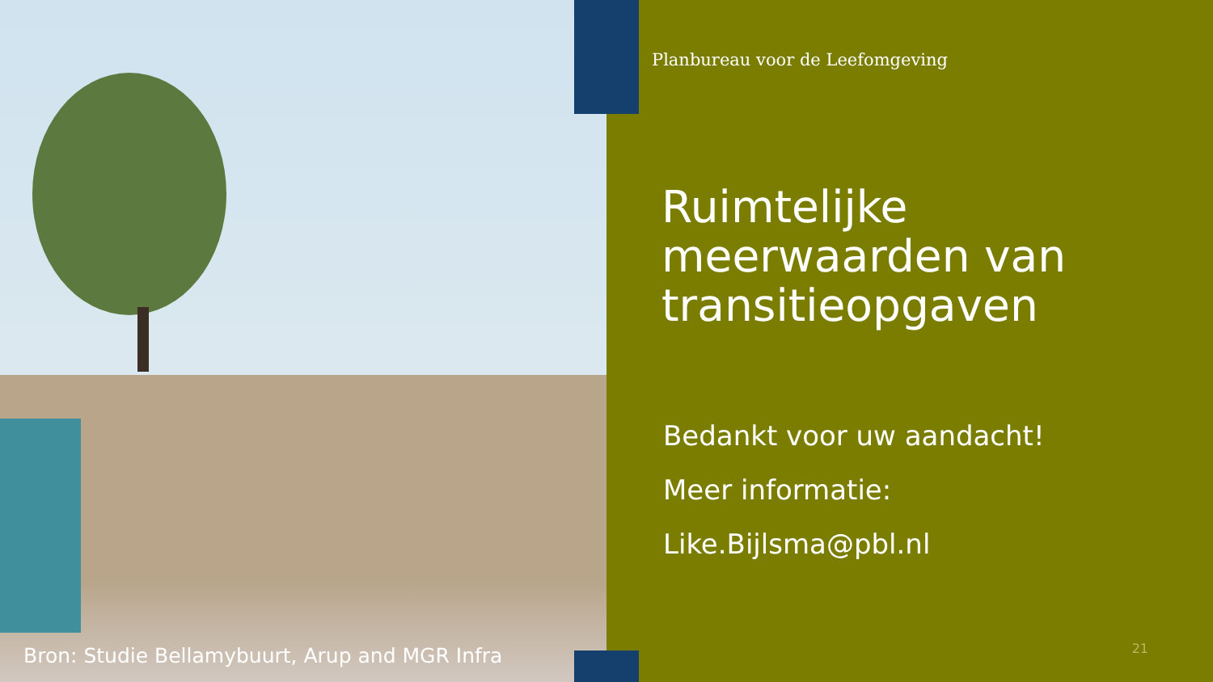Bron: Studie Bellamybuurt, Arup and MGR Infra
Planbureau voor de Leefomgeving
Ruimtelijke meerwaarden van transitieopgaven
Bedankt voor uw aandacht!
Meer informatie:
Like.Bijlsma@pbl.nl
21